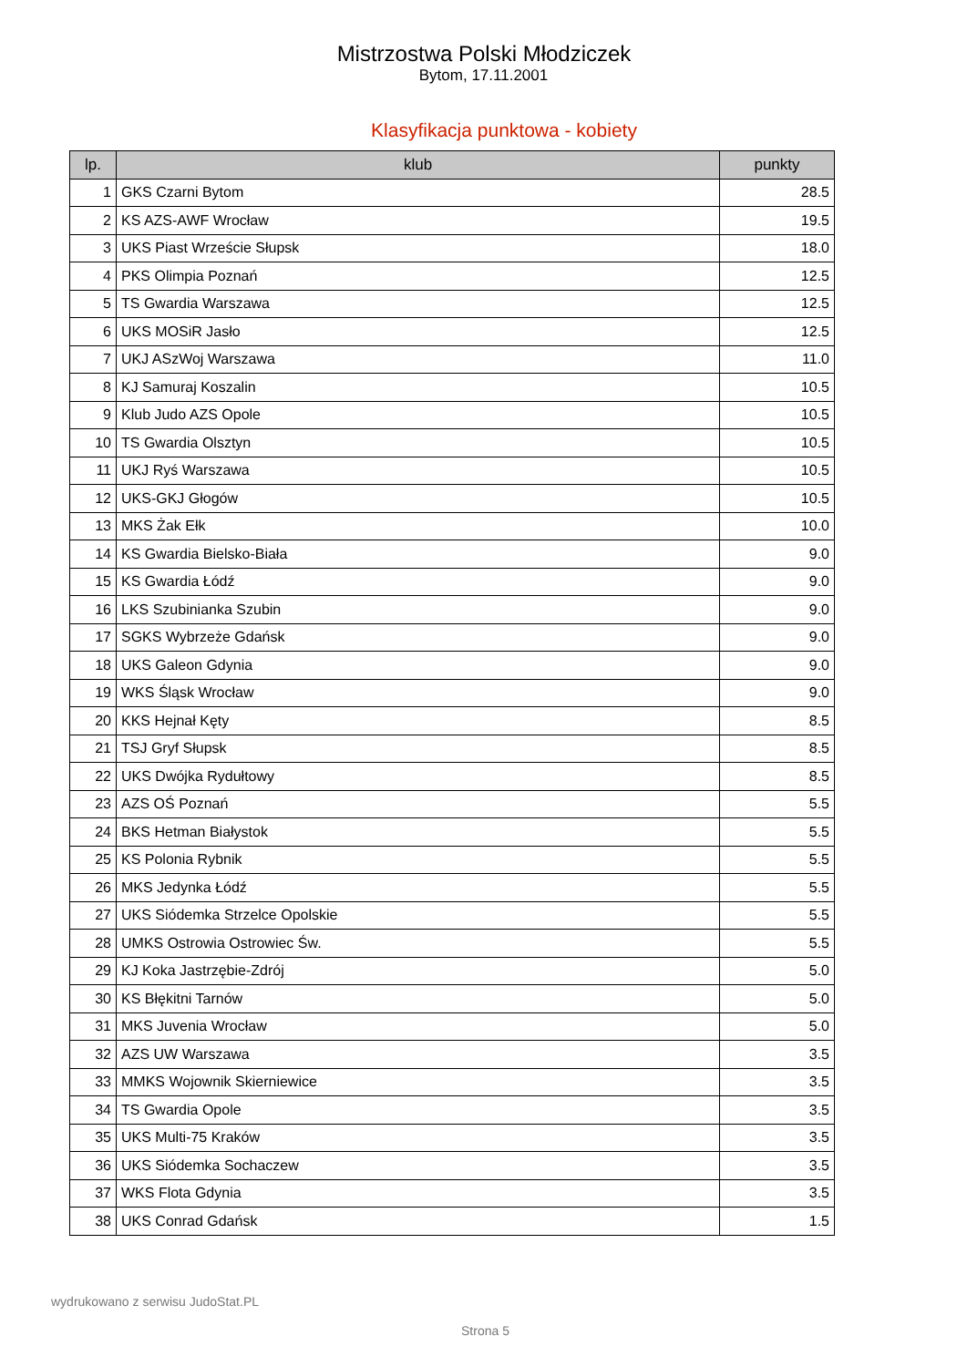Mistrzostwa Polski Młodziczek
Bytom, 17.11.2001
Klasyfikacja punktowa - kobiety
| lp. | klub | punkty |
| --- | --- | --- |
| 1 | GKS Czarni Bytom | 28.5 |
| 2 | KS AZS-AWF Wrocław | 19.5 |
| 3 | UKS Piast Wrzeście Słupsk | 18.0 |
| 4 | PKS Olimpia Poznań | 12.5 |
| 5 | TS Gwardia Warszawa | 12.5 |
| 6 | UKS MOSiR Jasło | 12.5 |
| 7 | UKJ ASzWoj Warszawa | 11.0 |
| 8 | KJ Samuraj Koszalin | 10.5 |
| 9 | Klub Judo AZS Opole | 10.5 |
| 10 | TS Gwardia Olsztyn | 10.5 |
| 11 | UKJ Ryś Warszawa | 10.5 |
| 12 | UKS-GKJ Głogów | 10.5 |
| 13 | MKS Żak Ełk | 10.0 |
| 14 | KS Gwardia Bielsko-Biała | 9.0 |
| 15 | KS Gwardia Łódź | 9.0 |
| 16 | LKS Szubinianka Szubin | 9.0 |
| 17 | SGKS Wybrzeże Gdańsk | 9.0 |
| 18 | UKS Galeon Gdynia | 9.0 |
| 19 | WKS Śląsk Wrocław | 9.0 |
| 20 | KKS Hejnał Kęty | 8.5 |
| 21 | TSJ Gryf Słupsk | 8.5 |
| 22 | UKS Dwójka Rydułtowy | 8.5 |
| 23 | AZS OŚ Poznań | 5.5 |
| 24 | BKS Hetman Białystok | 5.5 |
| 25 | KS Polonia Rybnik | 5.5 |
| 26 | MKS Jedynka Łódź | 5.5 |
| 27 | UKS Siódemka Strzelce Opolskie | 5.5 |
| 28 | UMKS Ostrowia Ostrowiec Św. | 5.5 |
| 29 | KJ Koka Jastrzębie-Zdrój | 5.0 |
| 30 | KS Błękitni Tarnów | 5.0 |
| 31 | MKS Juvenia Wrocław | 5.0 |
| 32 | AZS UW Warszawa | 3.5 |
| 33 | MMKS Wojownik Skierniewice | 3.5 |
| 34 | TS Gwardia Opole | 3.5 |
| 35 | UKS Multi-75 Kraków | 3.5 |
| 36 | UKS Siódemka Sochaczew | 3.5 |
| 37 | WKS Flota Gdynia | 3.5 |
| 38 | UKS Conrad Gdańsk | 1.5 |
wydrukowano z serwisu JudoStat.PL
Strona 5